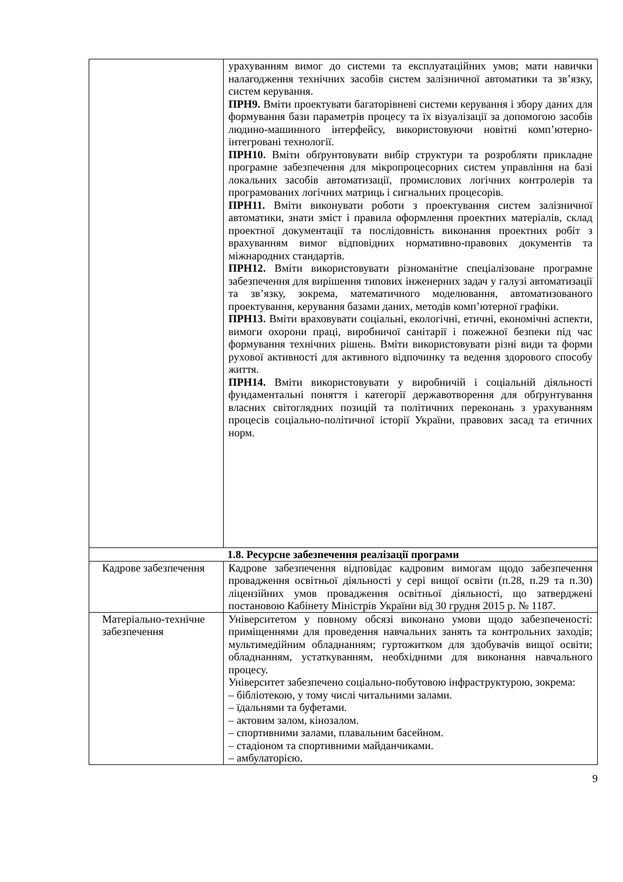| | урахуванням вимог до системи та експлуатаційних умов; мати навички налагодження технічних засобів систем залізничної автоматики та зв’язку, систем керування. ПРН9. Вміти проектувати багаторівневі системи керування і збору даних для формування бази параметрів процесу та їх візуалізації за допомогою засобів людино-машинного інтерфейсу, використовуючи новітні комп’ютерно-інтегровані технології. ПРН10. Вміти обґрунтовувати вибір структури та розробляти прикладне програмне забезпечення для мікропроцесорних систем управління на базі локальних засобів автоматизації, промислових логічних контролерів та програмованих логічних матриць і сигнальних процесорів. ПРН11. Вміти виконувати роботи з проектування систем залізничної автоматики, знати зміст і правила оформлення проектних матеріалів, склад проектної документації та послідовність виконання проектних робіт з врахуванням вимог відповідних нормативно-правових документів та міжнародних стандартів. ПРН12. Вміти використовувати різноманітне спеціалізоване програмне забезпечення для вирішення типових інженерних задач у галузі автоматизації та зв’язку, зокрема, математичного моделювання, автоматизованого проектування, керування базами даних, методів комп’ютерної графіки. ПРН13. Вміти враховувати соціальні, екологічні, етичні, економічні аспекти, вимоги охорони праці, виробничої санітарії і пожежної безпеки під час формування технічних рішень. Вміти використовувати різні види та форми рухової активності для активного відпочинку та ведення здорового способу життя. ПРН14. Вміти використовувати у виробничій і соціальній діяльності фундаментальні поняття і категорії державотворення для обґрунтування власних світоглядних позицій та політичних переконань з урахуванням процесів соціально-політичної історії України, правових засад та етичних норм. |
| 1.8. Ресурсне забезпечення реалізації програми | |
| Кадрове забезпечення | Кадрове забезпечення відповідає кадровим вимогам щодо забезпечення провадження освітньої діяльності у сері вищої освіти (п.28, п.29 та п.30) ліцензійних умов провадження освітньої діяльності, що затверджені постановою Кабінету Міністрів України від 30 грудня 2015 р. № 1187. |
| Матеріально-технічне забезпечення | Університетом у повному обсязі виконано умови щодо забезпеченості: приміщеннями для проведення навчальних занять та контрольних заходів; мультимедійним обладнанням; гуртожитком для здобувачів вищої освіти; обладнанням, устаткуванням, необхідними для виконання навчального процесу. Університет забезпечено соціально-побутовою інфраструктурою, зокрема: – бібліотекою, у тому числі читальними залами. – їдальнями та буфетами. – актовим залом, кінозалом. – спортивними залами, плавальним басейном. – стадіоном та спортивними майданчиками. – амбулаторією. |
9